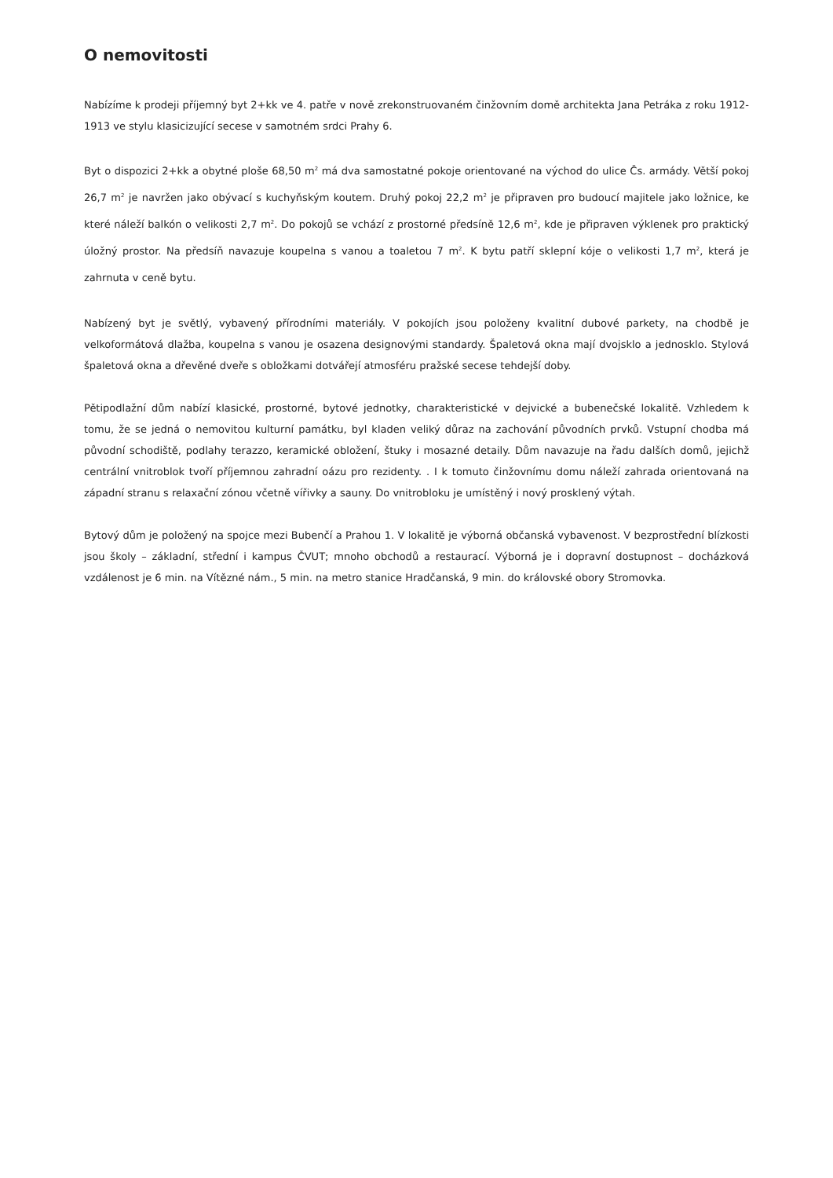O nemovitosti
Nabízíme k prodeji příjemný byt 2+kk ve 4. patře v nově zrekonstruovaném činžovním domě architekta Jana Petráka z roku 1912-1913 ve stylu klasicizující secese v samotném srdci Prahy 6.
Byt o dispozici 2+kk a obytné ploše 68,50 m<sup>2</sup> má dva samostatné pokoje orientované na východ do ulice Čs. armády. Větší pokoj 26,7 m<sup>2</sup> je navržen jako obývací s kuchyňským koutem. Druhý pokoj 22,2 m<sup>2</sup> je připraven pro budoucí majitele jako ložnice, ke které náleží balkón o velikosti 2,7 m<sup>2</sup>. Do pokojů se vchází z prostorné předsíně 12,6 m<sup>2</sup>, kde je připraven výklenek pro praktický úložný prostor. Na předsíň navazuje koupelna s vanou a toaletou 7 m<sup>2</sup>. K bytu patří sklepní kóje o velikosti 1,7 m<sup>2</sup>, která je zahrnuta v ceně bytu.
Nabízený byt je světlý, vybavený přírodními materiály. V pokojích jsou položeny kvalitní dubové parkety, na chodbě je velkoformátová dlažba, koupelna s vanou je osazena designovými standardy. Špaletová okna mají dvojsklo a jednosklo. Stylová špaletová okna a dřevěné dveře s obložkami dotvářejí atmosféru pražské secese tehdejší doby.
Pětipodlažní dům nabízí klasické, prostorné, bytové jednotky, charakteristické v dejvické a bubenečské lokalitě. Vzhledem k tomu, že se jedná o nemovitou kulturní památku, byl kladen veliký důraz na zachování původních prvků. Vstupní chodba má původní schodiště, podlahy terazzo, keramické obložení, štuky i mosazné detaily. Dům navazuje na řadu dalších domů, jejichž centrální vnitroblok tvoří příjemnou zahradní oázu pro rezidenty. . I k tomuto činžovnímu domu náleží zahrada orientovaná na západní stranu s relaxační zónou včetně vířivky a sauny. Do vnitrobloku je umístěný i nový prosklený výtah.
Bytový dům je položený na spojce mezi Bubenčí a Prahou 1. V lokalitě je výborná občanská vybavenost. V bezprostřední blízkosti jsou školy – základní, střední i kampus ČVUT; mnoho obchodů a restaurací. Výborná je i dopravní dostupnost – docházková vzdálenost je 6 min. na Vítězné nám., 5 min. na metro stanice Hradčanská, 9 min. do královské obory Stromovka.